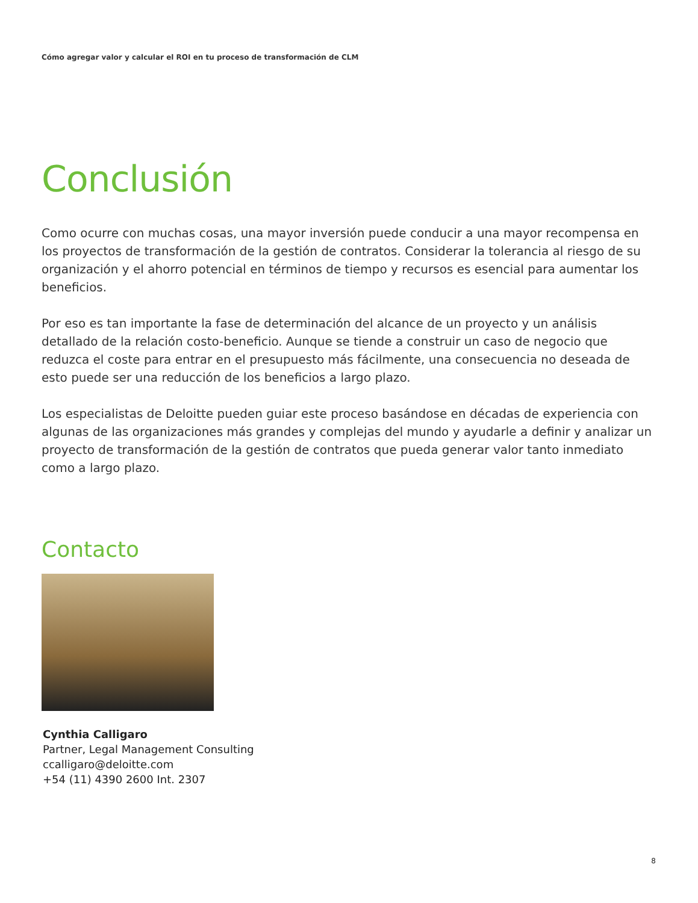Cómo agregar valor y calcular el ROI en tu proceso de transformación de CLM
Conclusión
Como ocurre con muchas cosas, una mayor inversión puede conducir a una mayor recompensa en los proyectos de transformación de la gestión de contratos. Considerar la tolerancia al riesgo de su organización y el ahorro potencial en términos de tiempo y recursos es esencial para aumentar los beneficios.
Por eso es tan importante la fase de determinación del alcance de un proyecto y un análisis detallado de la relación costo-beneficio. Aunque se tiende a construir un caso de negocio que reduzca el coste para entrar en el presupuesto más fácilmente, una consecuencia no deseada de esto puede ser una reducción de los beneficios a largo plazo.
Los especialistas de Deloitte pueden guiar este proceso basándose en décadas de experiencia con algunas de las organizaciones más grandes y complejas del mundo y ayudarle a definir y analizar un proyecto de transformación de la gestión de contratos que pueda generar valor tanto inmediato como a largo plazo.
Contacto
Cynthia Calligaro
Partner, Legal Management Consulting
ccalligaro@deloitte.com
+54 (11) 4390 2600 Int. 2307
8